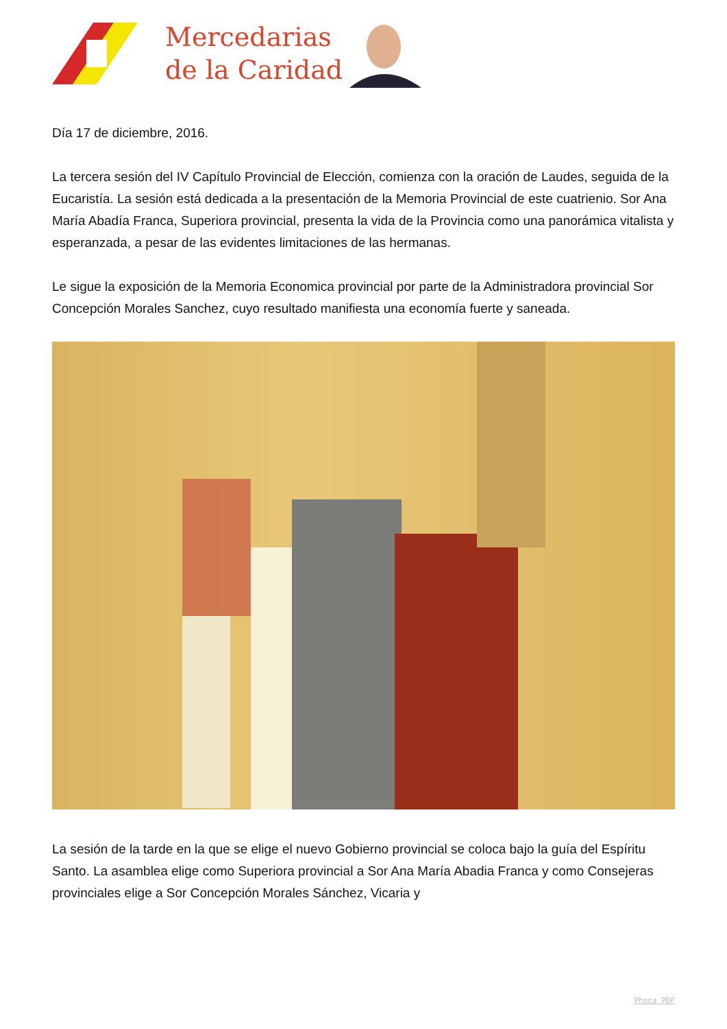Mercedarias
de la Caridad
Día 17 de diciembre, 2016.
La tercera sesión del IV Capítulo Provincial de Elección, comienza con la oración de Laudes, seguida de la Eucaristía. La sesión está dedicada a la presentación de la Memoria Provincial de este cuatrienio. Sor Ana María Abadía Franca, Superiora provincial, presenta la vida de la Provincia como una panorámica vitalista y esperanzada, a pesar de las evidentes limitaciones de las hermanas.
Le sigue la exposición de la Memoria Economica provincial por parte de la Administradora provincial Sor Concepción Morales Sanchez, cuyo resultado manifiesta una economía fuerte y saneada.
La sesión de la tarde en la que se elige el nuevo Gobierno provincial se coloca bajo la guía del Espíritu Santo. La asamblea elige como Superiora provincial a Sor Ana María Abadia Franca y como Consejeras provinciales elige a Sor Concepción Morales Sánchez, Vicaria y
Phoca PDF